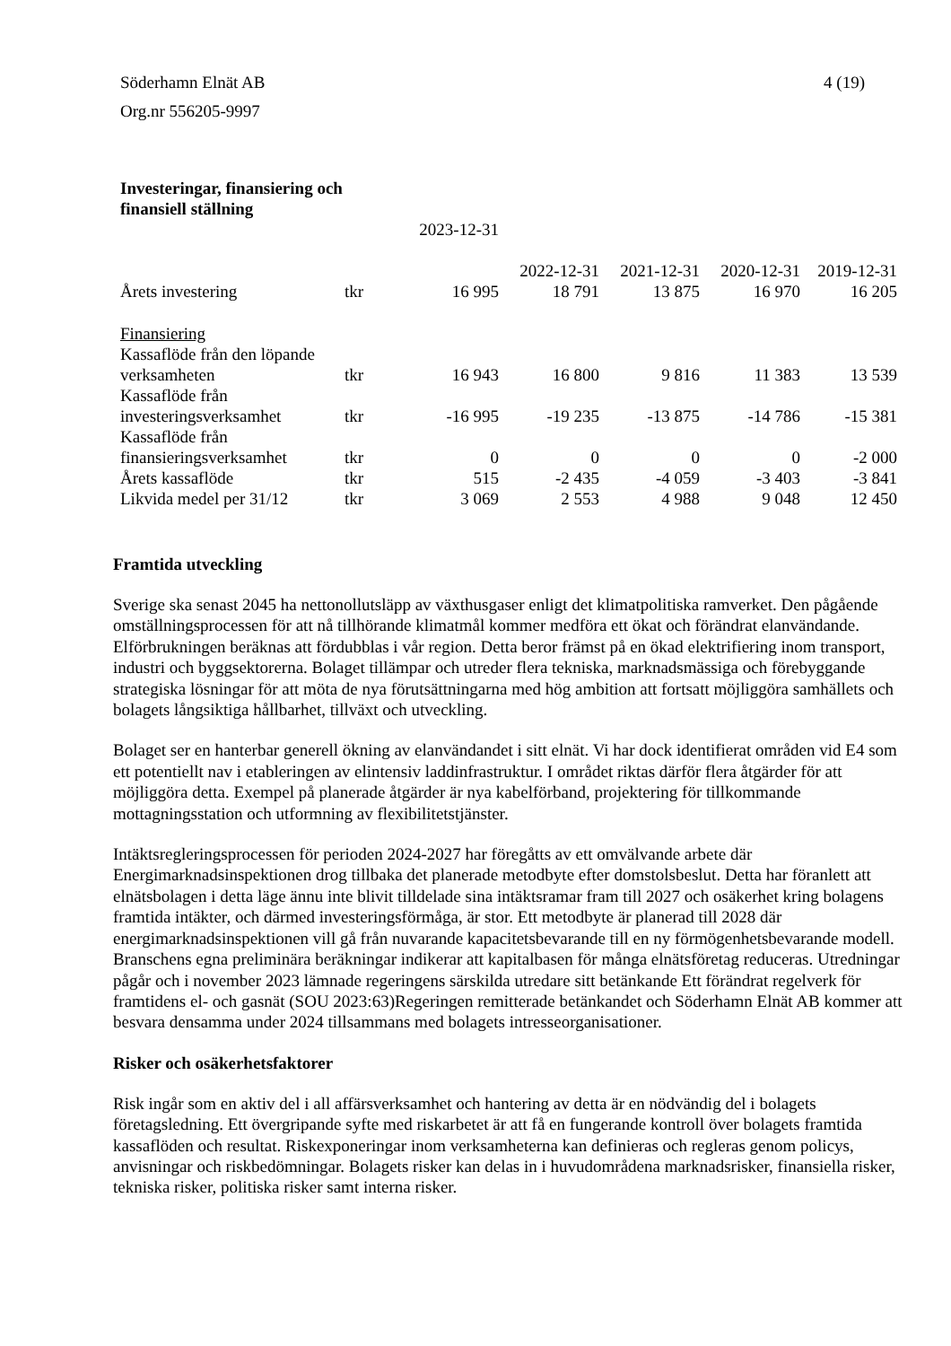4 (19) Söderhamn Elnät AB
Org.nr 556205-9997
| Investeringar, finansiering och finansiell ställning | | | | | | |
| | | 2023-12-31 | 2022-12-31 | 2021-12-31 | 2020-12-31 | 2019-12-31 |
| Årets investering | tkr | 16 995 | 18 791 | 13 875 | 16 970 | 16 205 |
| Finansiering | | | | | | |
| Kassaflöde från den löpande verksamheten | tkr | 16 943 | 16 800 | 9 816 | 11 383 | 13 539 |
| Kassaflöde från investeringsverksamhet | tkr | -16 995 | -19 235 | -13 875 | -14 786 | -15 381 |
| Kassaflöde från finansieringsverksamhet | tkr | 0 | 0 | 0 | 0 | -2 000 |
| Årets kassaflöde | tkr | 515 | -2 435 | -4 059 | -3 403 | -3 841 |
| Likvida medel per 31/12 | tkr | 3 069 | 2 553 | 4 988 | 9 048 | 12 450 |
Framtida utveckling
Sverige ska senast 2045 ha nettonollutsläpp av växthusgaser enligt det klimatpolitiska ramverket. Den pågående omställningsprocessen för att nå tillhörande klimatmål kommer medföra ett ökat och förändrat elanvändande. Elförbrukningen beräknas att fördubblas i vår region. Detta beror främst på en ökad elektrifiering inom transport, industri och byggsektorerna. Bolaget tillämpar och utreder flera tekniska, marknadsmässiga och förebyggande strategiska lösningar för att möta de nya förutsättningarna med hög ambition att fortsatt möjliggöra samhällets och bolagets långsiktiga hållbarhet, tillväxt och utveckling.
Bolaget ser en hanterbar generell ökning av elanvändandet i sitt elnät. Vi har dock identifierat områden vid E4 som ett potentiellt nav i etableringen av elintensiv laddinfrastruktur. I området riktas därför flera åtgärder för att möjliggöra detta. Exempel på planerade åtgärder är nya kabelförband, projektering för tillkommande mottagningsstation och utformning av flexibilitetstjänster.
Intäktsregleringsprocessen för perioden 2024-2027 har föregåtts av ett omvälvande arbete där Energimarknadsinspektionen drog tillbaka det planerade metodbyte efter domstolsbeslut. Detta har föranlett att elnätsbolagen i detta läge ännu inte blivit tilldelade sina intäktsramar fram till 2027 och osäkerhet kring bolagens framtida intäkter, och därmed investeringsförmåga, är stor. Ett metodbyte är planerad till 2028 där energimarknadsinspektionen vill gå från nuvarande kapacitetsbevarande till en ny förmögenhetsbevarande modell. Branschens egna preliminära beräkningar indikerar att kapitalbasen för många elnätsföretag reduceras. Utredningar pågår och i november 2023 lämnade regeringens särskilda utredare sitt betänkande Ett förändrat regelverk för framtidens el- och gasnät (SOU 2023:63)Regeringen remitterade betänkandet och Söderhamn Elnät AB kommer att besvara densamma under 2024 tillsammans med bolagets intresseorganisationer.
Risker och osäkerhetsfaktorer
Risk ingår som en aktiv del i all affärsverksamhet och hantering av detta är en nödvändig del i bolagets företagsledning. Ett övergripande syfte med riskarbetet är att få en fungerande kontroll över bolagets framtida kassaflöden och resultat. Riskexponeringar inom verksamheterna kan definieras och regleras genom policys, anvisningar och riskbedömningar. Bolagets risker kan delas in i huvudområdena marknadsrisker, finansiella risker, tekniska risker, politiska risker samt interna risker.